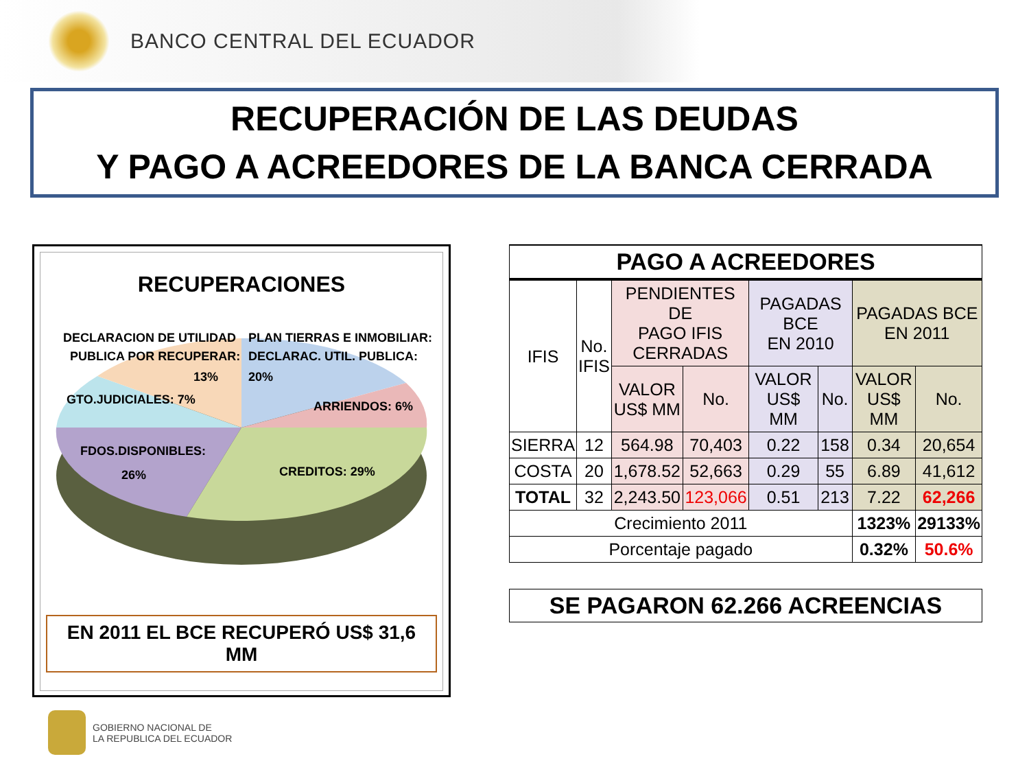BANCO CENTRAL DEL ECUADOR
RECUPERACIÓN DE LAS DEUDAS
Y PAGO A ACREEDORES DE LA BANCA CERRADA
RECUPERACIONES
DECLARACION DE UTILIDAD
PUBLICA POR RECUPERAR:
13%
PLAN TIERRAS E INMOBILIAR:
DECLARAC. UTIL. PUBLICA:
20%
GTO.JUDICIALES: 7%
ARRIENDOS: 6%
FDOS.DISPONIBLES:
26%
CREDITOS: 29%
EN 2011 EL BCE RECUPERÓ US$ 31,6 MM
| PAGO A ACREEDORES | | | | | | | |
| IFIS | No. IFIS | PENDIENTES DE PAGO IFIS CERRADAS | | PAGADAS BCE EN 2010 | | PAGADAS BCE EN 2011 | |
| | | VALOR US$ MM | No. | VALOR US$ MM | No. | VALOR US$ MM | No. |
| SIERRA | 12 | 564.98 | 70,403 | 0.22 | 158 | 0.34 | 20,654 |
| COSTA | 20 | 1,678.52 | 52,663 | 0.29 | 55 | 6.89 | 41,612 |
| TOTAL | 32 | 2,243.50 | 123,066 | 0.51 | 213 | 7.22 | 62,266 |
| Crecimiento 2011 | | | | | | 1323% | 29133% |
| Porcentaje pagado | | | | | | 0.32% | 50.6% |
| SE PAGARON 62.266 ACREENCIAS | | | | | | | |
GOBIERNO NACIONAL DE
LA REPUBLICA DEL ECUADOR